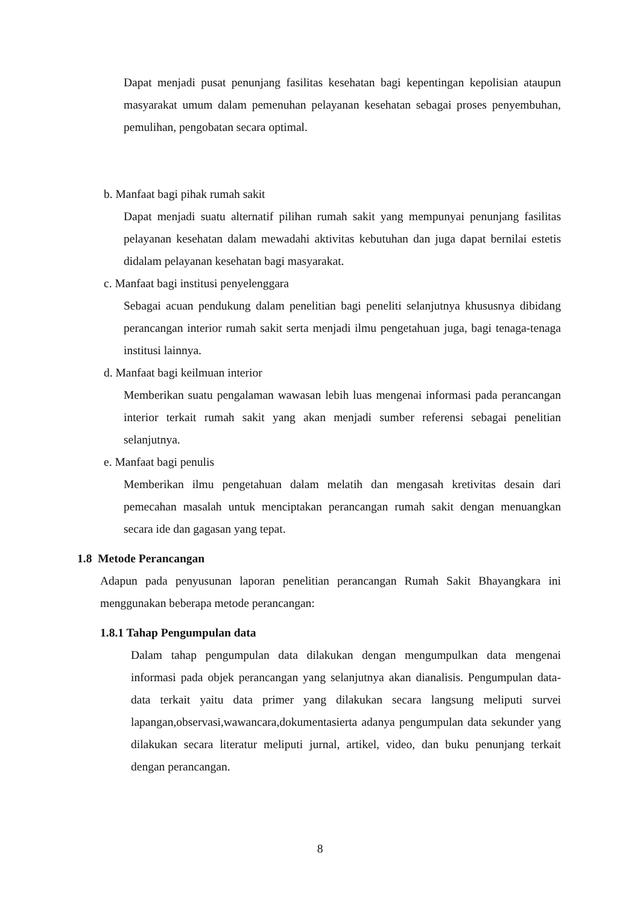Dapat menjadi pusat penunjang fasilitas kesehatan bagi kepentingan kepolisian ataupun masyarakat umum dalam pemenuhan pelayanan kesehatan sebagai proses penyembuhan, pemulihan, pengobatan secara optimal.
b. Manfaat bagi pihak rumah sakit
Dapat menjadi suatu alternatif pilihan rumah sakit yang mempunyai penunjang fasilitas pelayanan kesehatan dalam mewadahi aktivitas kebutuhan dan juga dapat bernilai estetis didalam pelayanan kesehatan bagi masyarakat.
c. Manfaat bagi institusi penyelenggara
Sebagai acuan pendukung dalam penelitian bagi peneliti selanjutnya khususnya dibidang perancangan interior rumah sakit serta menjadi ilmu pengetahuan juga, bagi tenaga-tenaga institusi lainnya.
d. Manfaat bagi keilmuan interior
Memberikan suatu pengalaman wawasan lebih luas mengenai informasi pada perancangan interior terkait rumah sakit yang akan menjadi sumber referensi sebagai penelitian selanjutnya.
e. Manfaat bagi penulis
Memberikan ilmu pengetahuan dalam melatih dan mengasah kretivitas desain dari pemecahan masalah untuk menciptakan perancangan rumah sakit dengan menuangkan secara ide dan gagasan yang tepat.
1.8 Metode Perancangan
Adapun pada penyusunan laporan penelitian perancangan Rumah Sakit Bhayangkara ini menggunakan beberapa metode perancangan:
1.8.1 Tahap Pengumpulan data
Dalam tahap pengumpulan data dilakukan dengan mengumpulkan data mengenai informasi pada objek perancangan yang selanjutnya akan dianalisis. Pengumpulan data-data terkait yaitu data primer yang dilakukan secara langsung meliputi survei lapangan,observasi,wawancara,dokumentasierta adanya pengumpulan data sekunder yang dilakukan secara literatur meliputi jurnal, artikel, video, dan buku penunjang terkait dengan perancangan.
8